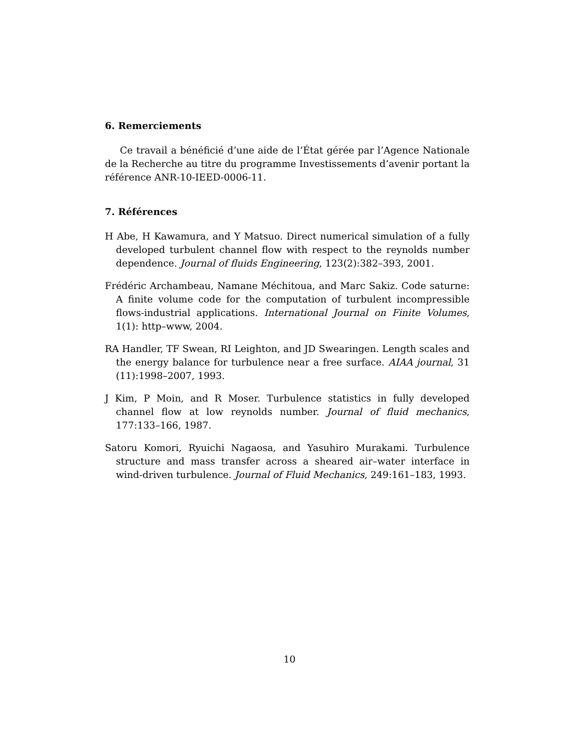6. Remerciements
Ce travail a bénéficié d’une aide de l’État gérée par l’Agence Nationale de la Recherche au titre du programme Investissements d’avenir portant la référence ANR-10-IEED-0006-11.
7. Références
H Abe, H Kawamura, and Y Matsuo. Direct numerical simulation of a fully developed turbulent channel flow with respect to the reynolds number dependence. Journal of fluids Engineering, 123(2):382–393, 2001.
Frédéric Archambeau, Namane Méchitoua, and Marc Sakiz. Code saturne: A finite volume code for the computation of turbulent incompressible flows-industrial applications. International Journal on Finite Volumes, 1(1): http–www, 2004.
RA Handler, TF Swean, RI Leighton, and JD Swearingen. Length scales and the energy balance for turbulence near a free surface. AIAA journal, 31 (11):1998–2007, 1993.
J Kim, P Moin, and R Moser. Turbulence statistics in fully developed channel flow at low reynolds number. Journal of fluid mechanics, 177:133–166, 1987.
Satoru Komori, Ryuichi Nagaosa, and Yasuhiro Murakami. Turbulence structure and mass transfer across a sheared air–water interface in wind-driven turbulence. Journal of Fluid Mechanics, 249:161–183, 1993.
10